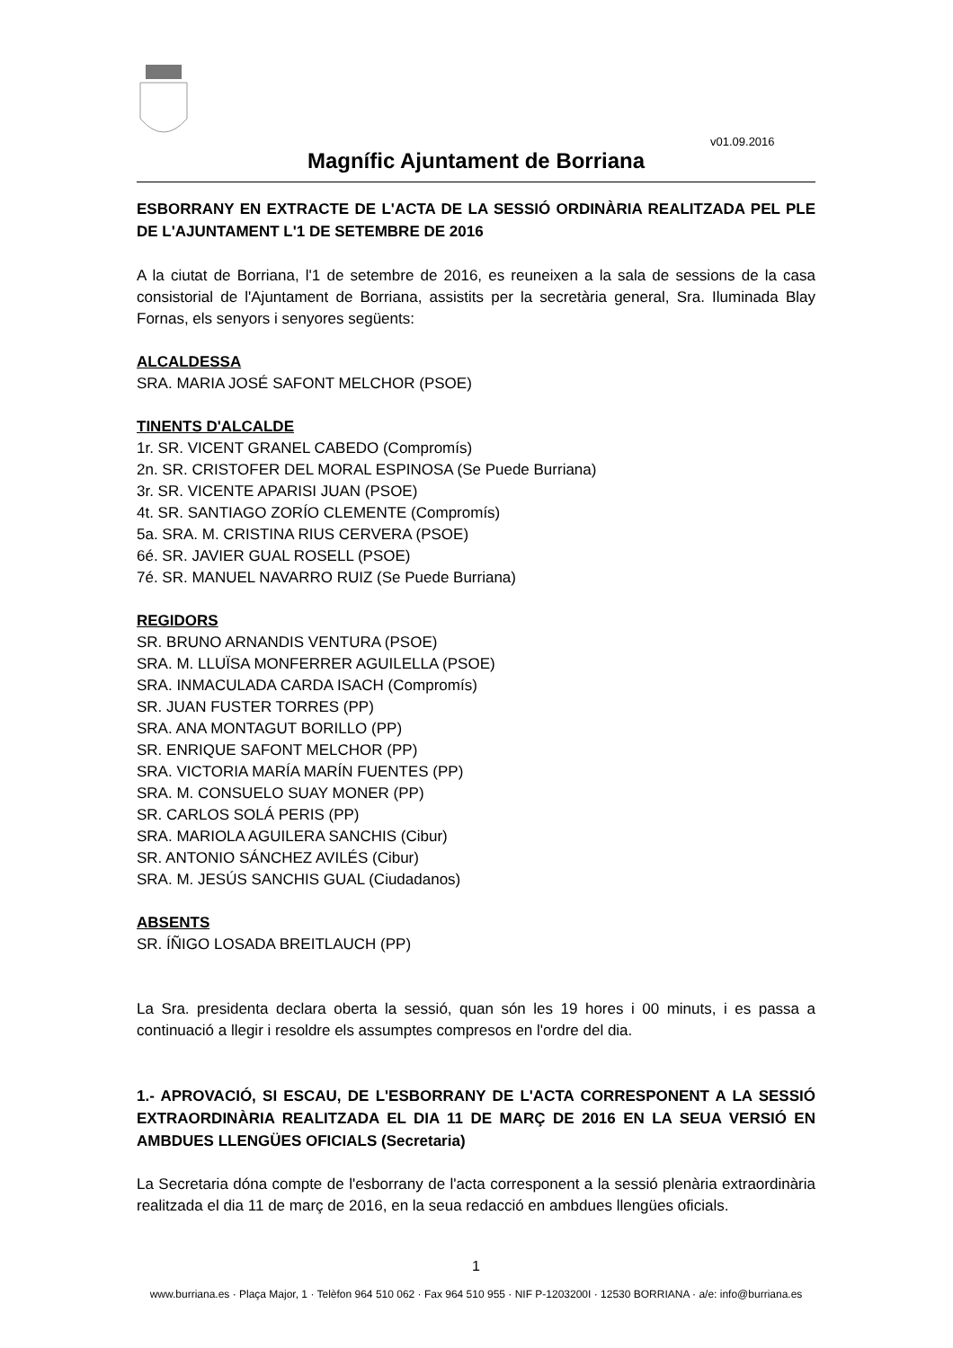v01.09.2016
Magnífic Ajuntament de Borriana
ESBORRANY EN EXTRACTE DE L'ACTA DE LA SESSIÓ ORDINÀRIA REALITZADA PEL PLE DE L'AJUNTAMENT L'1 DE SETEMBRE DE 2016
A la ciutat de Borriana, l'1 de setembre de 2016, es reuneixen a la sala de sessions de la casa consistorial de l'Ajuntament de Borriana, assistits per la secretària general, Sra. Iluminada Blay Fornas, els senyors i senyores següents:
ALCALDESSA
SRA. MARIA JOSÉ SAFONT MELCHOR (PSOE)
TINENTS D'ALCALDE
1r. SR. VICENT GRANEL CABEDO (Compromís)
2n. SR. CRISTOFER DEL MORAL ESPINOSA (Se Puede Burriana)
3r. SR. VICENTE APARISI JUAN (PSOE)
4t. SR. SANTIAGO ZORÍO CLEMENTE (Compromís)
5a. SRA. M. CRISTINA RIUS CERVERA (PSOE)
6é. SR. JAVIER GUAL ROSELL (PSOE)
7é. SR. MANUEL NAVARRO RUIZ (Se Puede Burriana)
REGIDORS
SR. BRUNO ARNANDIS VENTURA (PSOE)
SRA. M. LLUÏSA MONFERRER AGUILELLA (PSOE)
SRA. INMACULADA CARDA ISACH (Compromís)
SR. JUAN FUSTER TORRES (PP)
SRA. ANA MONTAGUT BORILLO (PP)
SR. ENRIQUE SAFONT MELCHOR (PP)
SRA. VICTORIA MARÍA MARÍN FUENTES (PP)
SRA. M. CONSUELO SUAY MONER (PP)
SR. CARLOS SOLÁ PERIS (PP)
SRA. MARIOLA AGUILERA SANCHIS (Cibur)
SR. ANTONIO SÁNCHEZ AVILÉS (Cibur)
SRA. M. JESÚS SANCHIS GUAL (Ciudadanos)
ABSENTS
SR. ÍÑIGO LOSADA BREITLAUCH (PP)
La Sra. presidenta declara oberta la sessió, quan són les 19 hores i 00 minuts, i es passa a continuació a llegir i resoldre els assumptes compresos en l'ordre del dia.
1.- APROVACIÓ, SI ESCAU, DE L'ESBORRANY DE L'ACTA CORRESPONENT A LA SESSIÓ EXTRAORDINÀRIA REALITZADA EL DIA 11 DE MARÇ DE 2016 EN LA SEUA VERSIÓ EN AMBDUES LLENGÜES OFICIALS (Secretaria)
La Secretaria dóna compte de l'esborrany de l'acta corresponent a la sessió plenària extraordinària realitzada el dia 11 de març de 2016, en la seua redacció en ambdues llengües oficials.
1
www.burriana.es · Plaça Major, 1 · Telèfon 964 510 062 · Fax 964 510 955 · NIF P-1203200I · 12530 BORRIANA · a/e: info@burriana.es